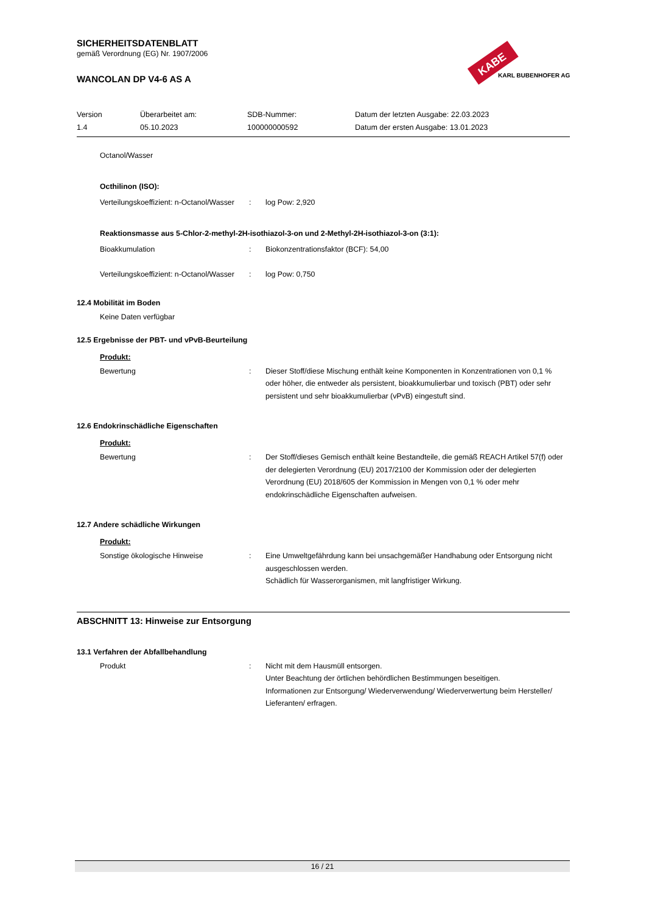KABE
KARL BUBENHOFER AG
SICHERHEITSDATENBLATT
gemäß Verordnung (EG) Nr. 1907/2006
WANCOLAN DP V4-6 AS A
Version
1.4
Überarbeitet am:
05.10.2023
SDB-Nummer:
100000000592
Datum der letzten Ausgabe: 22.03.2023
Datum der ersten Ausgabe: 13.01.2023
Octanol/Wasser
Octhilinon (ISO):
Verteilungskoeffizient: n-Octanol/Wasser
: log Pow: 2,920
Reaktionsmasse aus 5-Chlor-2-methyl-2H-isothiazol-3-on und 2-Methyl-2H-isothiazol-3-on (3:1):
Bioakkumulation : Biokonzentrationsfaktor (BCF): 54,00
Verteilungskoeffizient: n-Octanol/Wasser
: log Pow: 0,750
12.4 Mobilität im Boden
Keine Daten verfügbar
12.5 Ergebnisse der PBT- und vPvB-Beurteilung
Produkt:
Bewertung : Dieser Stoff/diese Mischung enthält keine Komponenten in Konzentrationen von 0,1 % oder höher, die entweder als persistent, bioakkumulierbar und toxisch (PBT) oder sehr persistent und sehr bioakkumulierbar (vPvB) eingestuft sind.
12.6 Endokrinschädliche Eigenschaften
Produkt:
Bewertung : Der Stoff/dieses Gemisch enthält keine Bestandteile, die gemäß REACH Artikel 57(f) oder der delegierten Verordnung (EU) 2017/2100 der Kommission oder der delegierten Verordnung (EU) 2018/605 der Kommission in Mengen von 0,1 % oder mehr endokrinschädliche Eigenschaften aufweisen.
12.7 Andere schädliche Wirkungen
Produkt:
Sonstige ökologische Hinweise : Eine Umweltgefährdung kann bei unsachgemäßer Handhabung oder Entsorgung nicht ausgeschlossen werden.
Schädlich für Wasserorganismen, mit langfristiger Wirkung.
ABSCHNITT 13: Hinweise zur Entsorgung
13.1 Verfahren der Abfallbehandlung
Produkt : Nicht mit dem Hausmüll entsorgen.
Unter Beachtung der örtlichen behördlichen Bestimmungen beseitigen.
Informationen zur Entsorgung/ Wiederverwendung/ Wiederverwertung beim Hersteller/ Lieferanten/ erfragen.
16 / 21